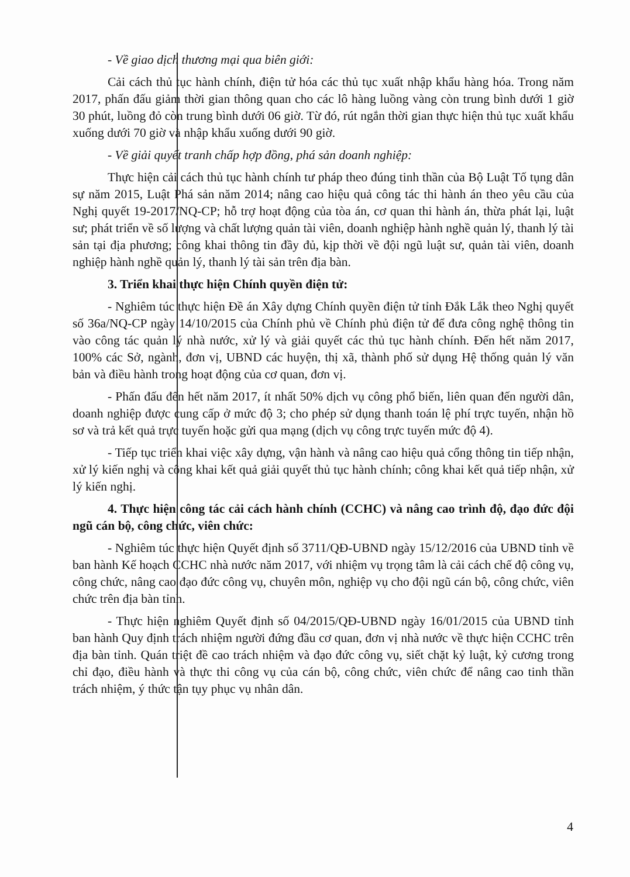- Về giao dịch thương mại qua biên giới:
Cải cách thủ tục hành chính, điện tử hóa các thủ tục xuất nhập khẩu hàng hóa. Trong năm 2017, phấn đấu giảm thời gian thông quan cho các lô hàng luồng vàng còn trung bình dưới 1 giờ 30 phút, luồng đỏ còn trung bình dưới 06 giờ. Từ đó, rút ngắn thời gian thực hiện thủ tục xuất khẩu xuống dưới 70 giờ và nhập khẩu xuống dưới 90 giờ.
- Về giải quyết tranh chấp hợp đồng, phá sản doanh nghiệp:
Thực hiện cải cách thủ tục hành chính tư pháp theo đúng tinh thần của Bộ Luật Tố tụng dân sự năm 2015, Luật Phá sản năm 2014; nâng cao hiệu quả công tác thi hành án theo yêu cầu của Nghị quyết 19-2017/NQ-CP; hỗ trợ hoạt động của tòa án, cơ quan thi hành án, thừa phát lại, luật sư; phát triển về số lượng và chất lượng quản tài viên, doanh nghiệp hành nghề quản lý, thanh lý tài sản tại địa phương; công khai thông tin đầy đủ, kịp thời về đội ngũ luật sư, quản tài viên, doanh nghiệp hành nghề quản lý, thanh lý tài sản trên địa bàn.
3. Triển khai thực hiện Chính quyền điện tử:
- Nghiêm túc thực hiện Đề án Xây dựng Chính quyền điện tử tỉnh Đắk Lắk theo Nghị quyết số 36a/NQ-CP ngày 14/10/2015 của Chính phủ về Chính phủ điện tử để đưa công nghệ thông tin vào công tác quản lý nhà nước, xử lý và giải quyết các thủ tục hành chính. Đến hết năm 2017, 100% các Sở, ngành, đơn vị, UBND các huyện, thị xã, thành phố sử dụng Hệ thống quản lý văn bản và điều hành trong hoạt động của cơ quan, đơn vị.
- Phấn đấu đến hết năm 2017, ít nhất 50% dịch vụ công phổ biến, liên quan đến người dân, doanh nghiệp được cung cấp ở mức độ 3; cho phép sử dụng thanh toán lệ phí trực tuyến, nhận hồ sơ và trả kết quả trực tuyến hoặc gửi qua mạng (dịch vụ công trực tuyến mức độ 4).
- Tiếp tục triển khai việc xây dựng, vận hành và nâng cao hiệu quả cổng thông tin tiếp nhận, xử lý kiến nghị và công khai kết quả giải quyết thủ tục hành chính; công khai kết quả tiếp nhận, xử lý kiến nghị.
4. Thực hiện công tác cải cách hành chính (CCHC) và nâng cao trình độ, đạo đức đội ngũ cán bộ, công chức, viên chức:
- Nghiêm túc thực hiện Quyết định số 3711/QĐ-UBND ngày 15/12/2016 của UBND tỉnh về ban hành Kế hoạch CCHC nhà nước năm 2017, với nhiệm vụ trọng tâm là cải cách chế độ công vụ, công chức, nâng cao đạo đức công vụ, chuyên môn, nghiệp vụ cho đội ngũ cán bộ, công chức, viên chức trên địa bàn tỉnh.
- Thực hiện nghiêm Quyết định số 04/2015/QĐ-UBND ngày 16/01/2015 của UBND tỉnh ban hành Quy định trách nhiệm người đứng đầu cơ quan, đơn vị nhà nước về thực hiện CCHC trên địa bàn tỉnh. Quán triệt đề cao trách nhiệm và đạo đức công vụ, siết chặt kỷ luật, kỷ cương trong chỉ đạo, điều hành và thực thi công vụ của cán bộ, công chức, viên chức để nâng cao tinh thần trách nhiệm, ý thức tận tụy phục vụ nhân dân.
4